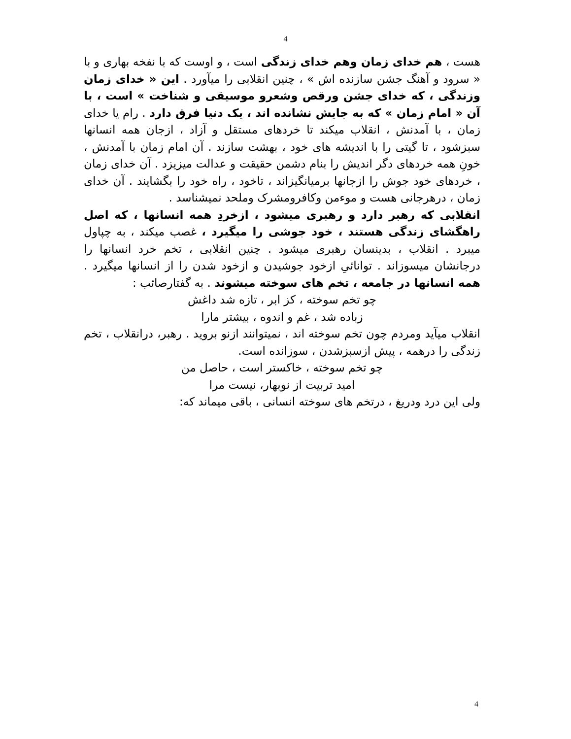4
هست ، هم خدای زمان وهم خدای زندگی است ، و اوست که با نفخه بهاری و با « سرود و آهنگ جشن سازنده اش » ، چنین انقلابی را میآورد . این « خدای زمان وزندگی ، که خدای جشن ورقص وشعرو موسیقی و شناخت » است ، با آن « امام زمان » که به جایش نشانده اند ، یک دنیا فرق دارد . رام یا خدای زمان ، با آمدنش ، انقلاب میکند تا خردهای مستقل و آزاد ، ازجان همه انسانها سبزشود ، تا گیتی را با اندیشه های خود ، بهشت سازند . آن امام زمان با آمدنش ، خونِ همه خردهای دگر اندیش را بنام دشمن حقیقت و عدالت میزیزد . آن خدای زمان ، خردهای خود جوش را ازجانها برمیانگیزاند ، تاخود ، راه خود را بگشایند . آن خدای زمان ، درهرجانی هست و موءمن وکافرومشرک وملحد نمیشناسد .
انقلابی که رهبر دارد و رهبری میشود ، ازخردِ همه انسانها ، که اصل راهگشای زندگی هستند ، خود جوشی را میگیرد ، غصب میکند ، به چپاول میبرد . انقلاب ، بدینسان رهبری میشود . چنین انقلابی ، تخم خرد انسانها را درجانشان میسوزاند . توانائیِ ازخود جوشیدن و ازخود شدن را از انسانها میگیرد . همه انسانها در جامعه ، تخم های سوخته میشوند . به گفتارصائب :
چو تخم سوخته ، کز ابر ، تازه شد داغش
زباده شد ، غم و اندوه ، بیشتر مارا
انقلاب میآید ومردم چون تخم سوخته اند ، نمیتوانند ازنو بروید . رهبر، درانقلاب ، تخم زندگی را درهمه ، پیش ازسبزشدن ، سوزانده است.
چو تخم سوخته ، خاکستر است ، حاصل من
امید تربیت از نوبهار، نیست مرا
ولی این درد ودریغ ، درتخم های سوخته انسانی ، باقی میماند که:
4